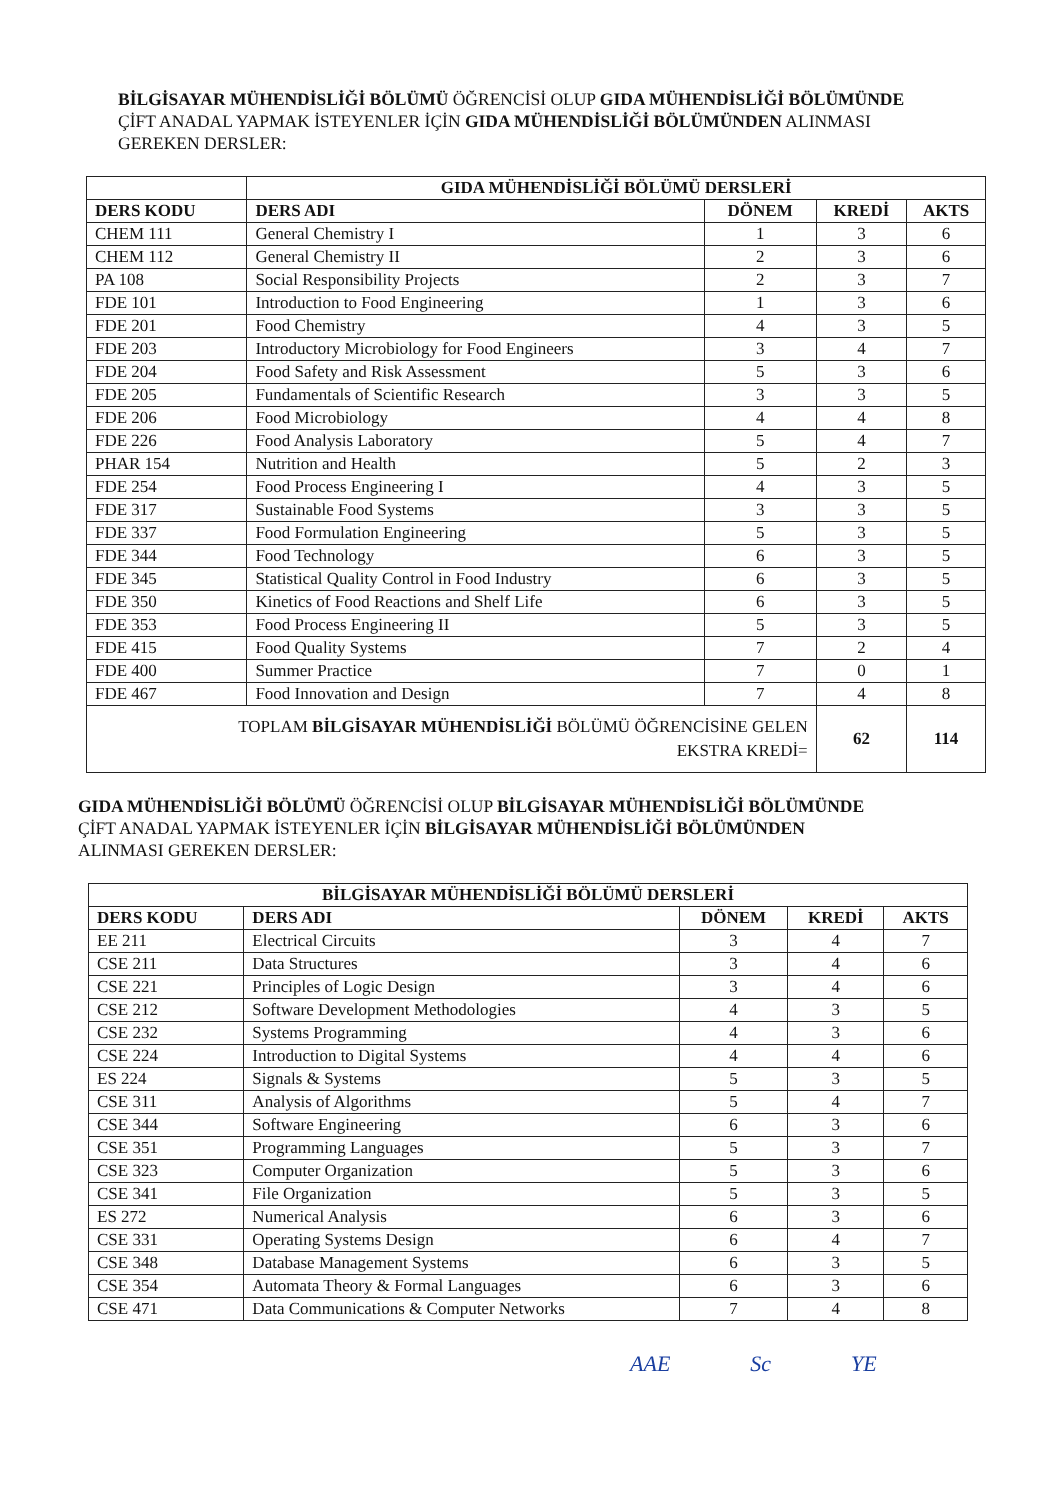BİLGİSAYAR MÜHENDİSLİĞİ BÖLÜMÜ ÖĞRENCİSİ OLUP GIDA MÜHENDİSLİĞİ BÖLÜMÜNDE ÇİFT ANADAL YAPMAK İSTEYENLER İÇİN GIDA MÜHENDİSLİĞİ BÖLÜMÜNDEN ALINMASI GEREKEN DERSLER:
| | GIDA MÜHENDİSLİĞİ BÖLÜMÜ DERSLERİ | | | |
| --- | --- | --- | --- | --- |
| DERS KODU | DERS ADI | DÖNEM | KREDİ | AKTS |
| CHEM 111 | General Chemistry I | 1 | 3 | 6 |
| CHEM 112 | General Chemistry II | 2 | 3 | 6 |
| PA 108 | Social Responsibility Projects | 2 | 3 | 7 |
| FDE 101 | Introduction to Food Engineering | 1 | 3 | 6 |
| FDE 201 | Food Chemistry | 4 | 3 | 5 |
| FDE 203 | Introductory Microbiology for Food Engineers | 3 | 4 | 7 |
| FDE 204 | Food Safety and Risk Assessment | 5 | 3 | 6 |
| FDE 205 | Fundamentals of Scientific Research | 3 | 3 | 5 |
| FDE 206 | Food Microbiology | 4 | 4 | 8 |
| FDE 226 | Food Analysis Laboratory | 5 | 4 | 7 |
| PHAR 154 | Nutrition and Health | 5 | 2 | 3 |
| FDE 254 | Food Process Engineering I | 4 | 3 | 5 |
| FDE 317 | Sustainable Food Systems | 3 | 3 | 5 |
| FDE 337 | Food Formulation Engineering | 5 | 3 | 5 |
| FDE 344 | Food Technology | 6 | 3 | 5 |
| FDE 345 | Statistical Quality Control in Food Industry | 6 | 3 | 5 |
| FDE 350 | Kinetics of Food Reactions and Shelf Life | 6 | 3 | 5 |
| FDE 353 | Food Process Engineering II | 5 | 3 | 5 |
| FDE 415 | Food Quality Systems | 7 | 2 | 4 |
| FDE 400 | Summer Practice | 7 | 0 | 1 |
| FDE 467 | Food Innovation and Design | 7 | 4 | 8 |
| TOPLAM BİLGİSAYAR MÜHENDİSLİĞİ BÖLÜMÜ ÖĞRENCİSİNE GELEN EKSTRA KREDİ= | | | 62 | 114 |
GIDA MÜHENDİSLİĞİ BÖLÜMÜ ÖĞRENCİSİ OLUP BİLGİSAYAR MÜHENDİSLİĞİ BÖLÜMÜNDE ÇİFT ANADAL YAPMAK İSTEYENLER İÇİN BİLGİSAYAR MÜHENDİSLİĞİ BÖLÜMÜNDEN ALINMASI GEREKEN DERSLER:
| BİLGİSAYAR MÜHENDİSLİĞİ BÖLÜMÜ DERSLERİ | | | | |
| --- | --- | --- | --- | --- |
| DERS KODU | DERS ADI | DÖNEM | KREDİ | AKTS |
| EE 211 | Electrical Circuits | 3 | 4 | 7 |
| CSE 211 | Data Structures | 3 | 4 | 6 |
| CSE 221 | Principles of Logic Design | 3 | 4 | 6 |
| CSE 212 | Software Development Methodologies | 4 | 3 | 5 |
| CSE 232 | Systems Programming | 4 | 3 | 6 |
| CSE 224 | Introduction to Digital Systems | 4 | 4 | 6 |
| ES 224 | Signals & Systems | 5 | 3 | 5 |
| CSE 311 | Analysis of Algorithms | 5 | 4 | 7 |
| CSE 344 | Software Engineering | 6 | 3 | 6 |
| CSE 351 | Programming Languages | 5 | 3 | 7 |
| CSE 323 | Computer Organization | 5 | 3 | 6 |
| CSE 341 | File Organization | 5 | 3 | 5 |
| ES 272 | Numerical Analysis | 6 | 3 | 6 |
| CSE 331 | Operating Systems Design | 6 | 4 | 7 |
| CSE 348 | Database Management Systems | 6 | 3 | 5 |
| CSE 354 | Automata Theory & Formal Languages | 6 | 3 | 6 |
| CSE 471 | Data Communications & Computer Networks | 7 | 4 | 8 |
AAE Sc YE